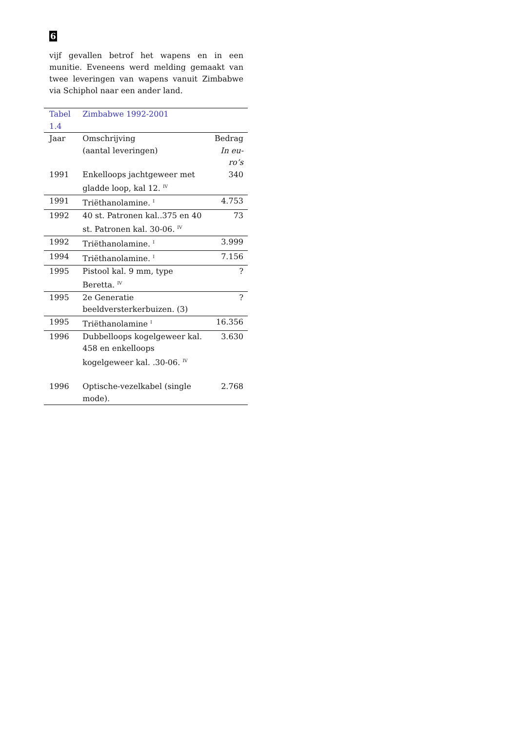6
vijf gevallen betrof het wapens en in een munitie. Eveneens werd melding gemaakt van twee leveringen van wapens vanuit Zimbabwe via Schiphol naar een ander land.
| Tabel 1.4 | Zimbabwe 1992-2001 | |
| Jaar | Omschrijving (aantal leveringen) | Bedrag In eu- ro’s |
| 1991 | Enkelloops jachtgeweer met gladde loop, kal 12. <sup>IV</sup> | 340 |
| 1991 | Triëthanolamine. <sup>I</sup> | 4.753 |
| 1992 | 40 st. Patronen kal..375 en 40 st. Patronen kal. 30-06. <sup>IV</sup> | 73 |
| 1992 | Triëthanolamine. <sup>I</sup> | 3.999 |
| 1994 | Triëthanolamine. <sup>I</sup> | 7.156 |
| 1995 | Pistool kal. 9 mm, type Beretta. <sup>IV</sup> | ? |
| 1995 | 2e Generatie beeldversterkerbuizen. (3) | ? |
| 1995 | Triëthanolamine <sup>I</sup> | 16.356 |
| 1996 | Dubbelloops kogelgeweer kal. 458 en enkelloops kogelgeweer kal. .30-06. <sup>IV</sup> | 3.630 |
| 1996 | Optische-vezelkabel (single mode). | 2.768 |